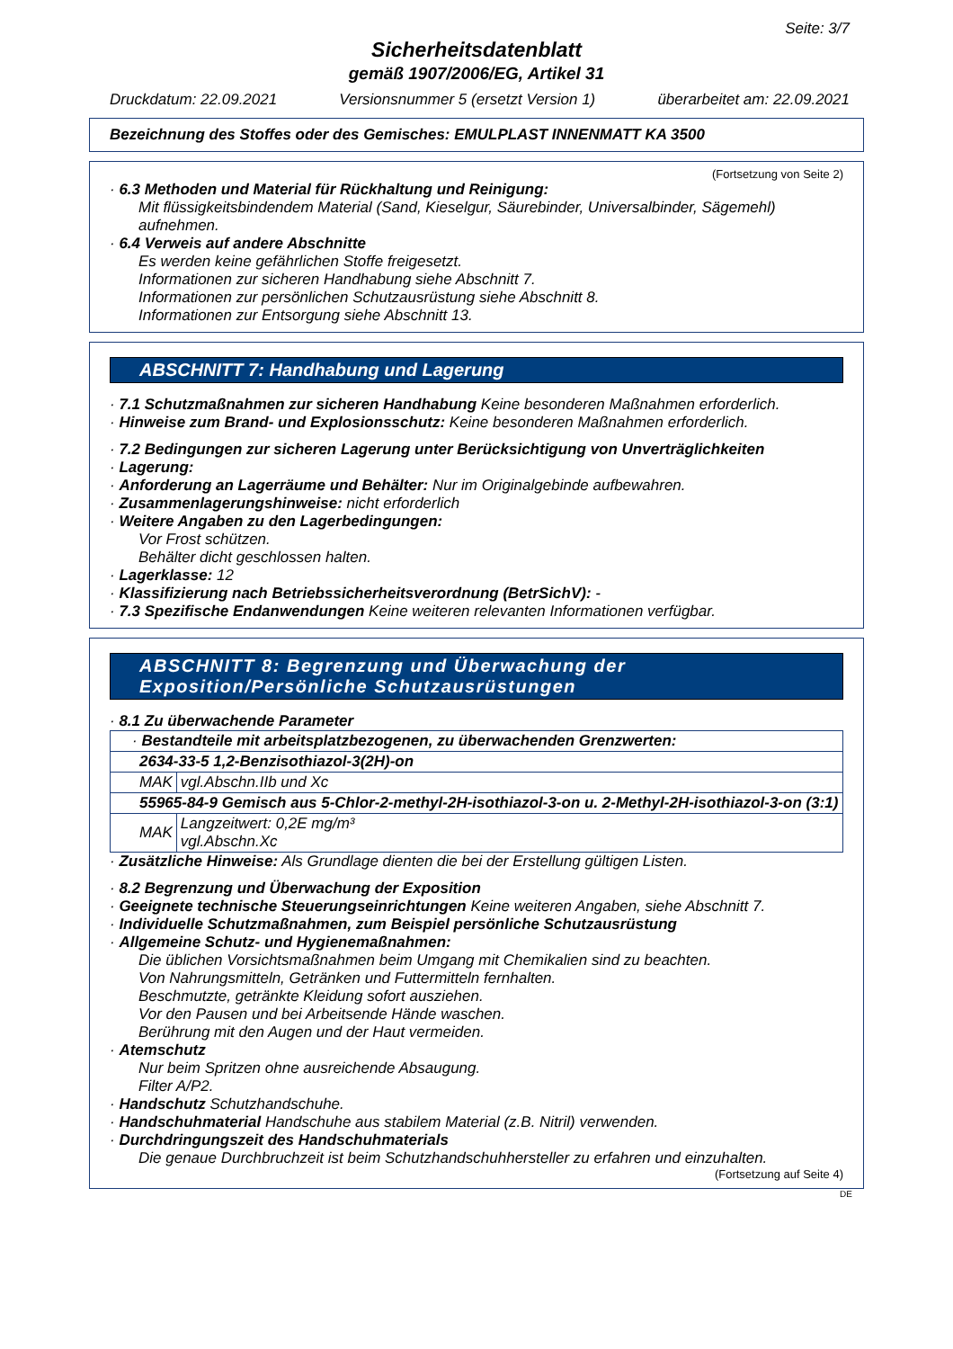Seite: 3/7
Sicherheitsdatenblatt
gemäß 1907/2006/EG, Artikel 31
Druckdatum: 22.09.2021 Versionsnummer 5 (ersetzt Version 1) überarbeitet am: 22.09.2021
Bezeichnung des Stoffes oder des Gemisches: EMULPLAST INNENMATT KA 3500
(Fortsetzung von Seite 2)
· 6.3 Methoden und Material für Rückhaltung und Reinigung:
Mit flüssigkeitsbindendem Material (Sand, Kieselgur, Säurebinder, Universalbinder, Sägemehl) aufnehmen.
· 6.4 Verweis auf andere Abschnitte
Es werden keine gefährlichen Stoffe freigesetzt.
Informationen zur sicheren Handhabung siehe Abschnitt 7.
Informationen zur persönlichen Schutzausrüstung siehe Abschnitt 8.
Informationen zur Entsorgung siehe Abschnitt 13.
ABSCHNITT 7: Handhabung und Lagerung
· 7.1 Schutzmaßnahmen zur sicheren Handhabung Keine besonderen Maßnahmen erforderlich.
· Hinweise zum Brand- und Explosionsschutz: Keine besonderen Maßnahmen erforderlich.
· 7.2 Bedingungen zur sicheren Lagerung unter Berücksichtigung von Unverträglichkeiten
· Lagerung:
· Anforderung an Lagerräume und Behälter: Nur im Originalgebinde aufbewahren.
· Zusammenlagerungshinweise: nicht erforderlich
· Weitere Angaben zu den Lagerbedingungen:
Vor Frost schützen.
Behälter dicht geschlossen halten.
· Lagerklasse: 12
· Klassifizierung nach Betriebssicherheitsverordnung (BetrSichV): -
· 7.3 Spezifische Endanwendungen Keine weiteren relevanten Informationen verfügbar.
ABSCHNITT 8: Begrenzung und Überwachung der Exposition/Persönliche Schutzausrüstungen
· 8.1 Zu überwachende Parameter
| · Bestandteile mit arbeitsplatzbezogenen, zu überwachenden Grenzwerten: | |
| 2634-33-5 1,2-Benzisothiazol-3(2H)-on | |
| MAK | vgl.Abschn.IIb und Xc |
| 55965-84-9 Gemisch aus 5-Chlor-2-methyl-2H-isothiazol-3-on u. 2-Methyl-2H-isothiazol-3-on (3:1) | |
| MAK | Langzeitwert: 0,2E mg/m³ vgl.Abschn.Xc |
· Zusätzliche Hinweise: Als Grundlage dienten die bei der Erstellung gültigen Listen.
· 8.2 Begrenzung und Überwachung der Exposition
· Geeignete technische Steuerungseinrichtungen Keine weiteren Angaben, siehe Abschnitt 7.
· Individuelle Schutzmaßnahmen, zum Beispiel persönliche Schutzausrüstung
· Allgemeine Schutz- und Hygienemaßnahmen:
Die üblichen Vorsichtsmaßnahmen beim Umgang mit Chemikalien sind zu beachten.
Von Nahrungsmitteln, Getränken und Futtermitteln fernhalten.
Beschmutzte, getränkte Kleidung sofort ausziehen.
Vor den Pausen und bei Arbeitsende Hände waschen.
Berührung mit den Augen und der Haut vermeiden.
· Atemschutz
Nur beim Spritzen ohne ausreichende Absaugung.
Filter A/P2.
· Handschutz Schutzhandschuhe.
· Handschuhmaterial Handschuhe aus stabilem Material (z.B. Nitril) verwenden.
· Durchdringungszeit des Handschuhmaterials
Die genaue Durchbruchzeit ist beim Schutzhandschuhhersteller zu erfahren und einzuhalten.
(Fortsetzung auf Seite 4)
DE